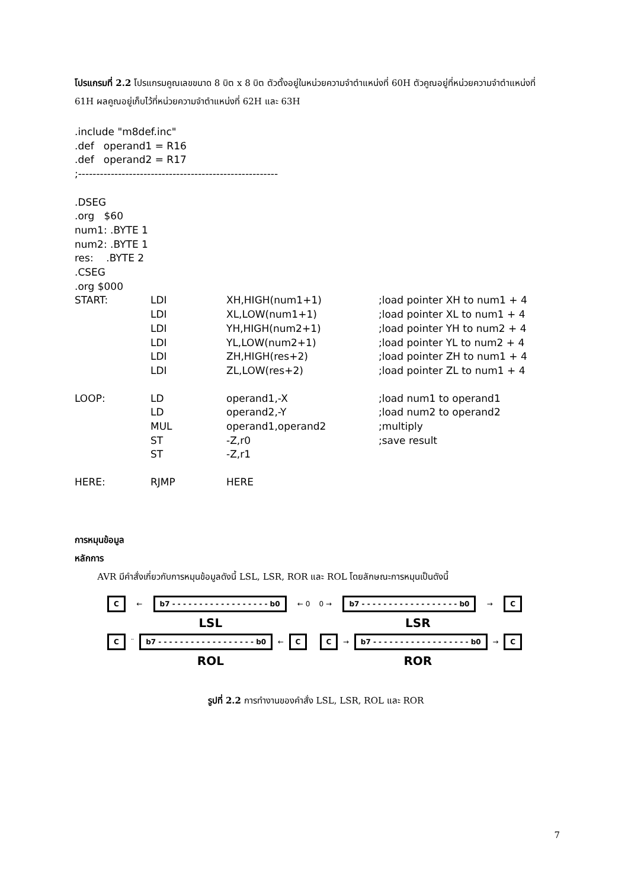โปรแกรมที่ 2.2 โปรแกรมคูณเลขขนาด 8 บิต x 8 บิต ตัวตั้งอยู่ในหน่วยความจำตำแหน่งที่ 60H ตัวคูณอยู่ที่หน่วยความจำตำแหน่งที่ 61H ผลคูณอยู่เก็บไว้ที่หน่วยความจำตำแหน่งที่ 62H และ 63H
.include "m8def.inc"
.def operand1 = R16
.def operand2 = R17
;-------------------------------------------------------
.DSEG
.org $60
num1: .BYTE 1
num2: .BYTE 1
res: .BYTE 2
.CSEG
.org $000
| START: | LDI | XH,HIGH(num1+1) | ;load pointer XH to num1 + 4 |
| | LDI | XL,LOW(num1+1) | ;load pointer XL to num1 + 4 |
| | LDI | YH,HIGH(num2+1) | ;load pointer YH to num2 + 4 |
| | LDI | YL,LOW(num2+1) | ;load pointer YL to num2 + 4 |
| | LDI | ZH,HIGH(res+2) | ;load pointer ZH to num1 + 4 |
| | LDI | ZL,LOW(res+2) | ;load pointer ZL to num1 + 4 |
| LOOP: | LD | operand1,-X | ;load num1 to operand1 |
| | LD | operand2,-Y | ;load num2 to operand2 |
| | MUL | operand1,operand2 | ;multiply |
| | ST | -Z,r0 | ;save result |
| | ST | -Z,r1 | |
| HERE: | RJMP | HERE | |
การหมุนข้อมูล
หลักการ
AVR มีคำสั่งเกี่ยวกับการหมุนข้อมูลดังนี้ LSL, LSR, ROR และ ROL โดยลักษณะการหมุนเป็นดังนี้
C ← b7 - - - - - - - - - - - - - - - - - - b0 ← 0 0 → b7 - - - - - - - - - - - - - - - - - - b0 → C
LSL LSR
C ¨ b7 - - - - - - - - - - - - - - - - - - b0 ← C C → b7 - - - - - - - - - - - - - - - - - - b0 → C
ROL ROR
รูปที่ 2.2 การทำงานของคำสั่ง LSL, LSR, ROL และ ROR
7